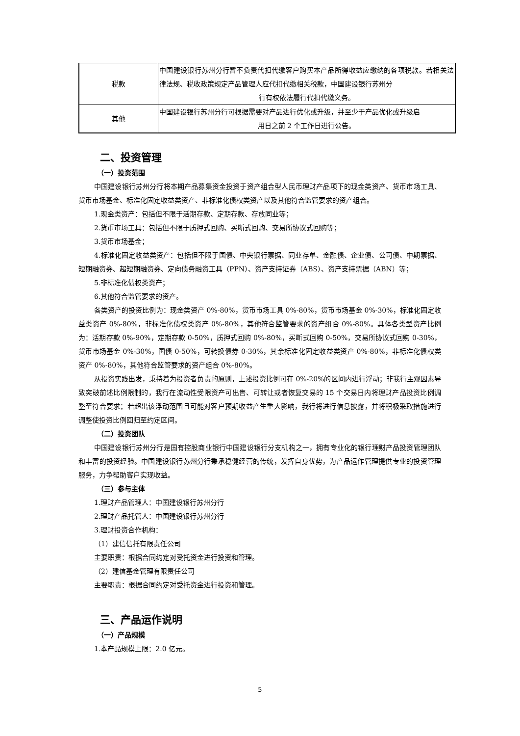| 税款 | 中国建设银行苏州分行暂不负责代扣代缴客户购买本产品所得收益应缴纳的各项税款。若相关法律法规、税收政策规定产品管理人应代扣代缴相关税款，中国建设银行苏州分 行有权依法履行代扣代缴义务。 |
| 其他 | 中国建设银行苏州分行可根据需要对产品进行优化或升级，并至少于产品优化或升级启 用日之前 2 个工作日进行公告。 |
二、投资管理
（一）投资范围
中国建设银行苏州分行将本期产品募集资金投资于资产组合型人民币理财产品项下的现金类资产、货币市场工具、货币市场基金、标准化固定收益类资产、非标准化债权类资产以及其他符合监管要求的资产组合。
1.现金类资产：包括但不限于活期存款、定期存款、存放同业等；
2.货币市场工具：包括但不限于质押式回购、买断式回购、交易所协议式回购等；
3.货币市场基金；
4.标准化固定收益类资产：包括但不限于国债、中央银行票据、同业存单、金融债、企业债、公司债、中期票据、短期融资券、超短期融资券、定向债务融资工具（PPN）、资产支持证券（ABS）、资产支持票据（ABN）等；
5.非标准化债权类资产；
6.其他符合监管要求的资产。
各类资产的投资比例为：现金类资产 0%-80%，货币市场工具 0%-80%，货币市场基金 0%-30%，标准化固定收益类资产 0%-80%，非标准化债权类资产 0%-80%，其他符合监管要求的资产组合 0%-80%。具体各类型资产比例为：活期存款 0%-90%，定期存款 0-50%，质押式回购 0%-80%，买断式回购 0-50%，交易所协议式回购 0-30%，货币市场基金 0%-30%，国债 0-50%，可转换债券 0-30%，其余标准化固定收益类资产 0%-80%，非标准化债权类资产 0%-80%，其他符合监管要求的资产组合 0%-80%。
从投资实践出发，秉持着为投资者负责的原则，上述投资比例可在 0%-20%的区间内进行浮动；非我行主观因素导致突破前述比例限制的，我行在流动性受限资产可出售、可转让或者恢复交易的 15 个交易日内将理财产品投资比例调整至符合要求；若超出该浮动范围且可能对客户预期收益产生重大影响，我行将进行信息披露，并将积极采取措施进行调整使投资比例回归至约定区间。
（二）投资团队
中国建设银行苏州分行是国有控股商业银行中国建设银行分支机构之一，拥有专业化的银行理财产品投资管理团队和丰富的投资经验。中国建设银行苏州分行秉承稳健经营的传统，发挥自身优势，为产品运作管理提供专业的投资管理服务，力争帮助客户实现收益。
（三）参与主体
1.理财产品管理人：中国建设银行苏州分行
2.理财产品托管人：中国建设银行苏州分行
3.理财投资合作机构：
（1）建信信托有限责任公司
主要职责：根据合同约定对受托资金进行投资和管理。
（2）建信基金管理有限责任公司
主要职责：根据合同约定对受托资金进行投资和管理。
三、产品运作说明
（一）产品规模
1.本产品规模上限：2.0 亿元。
5